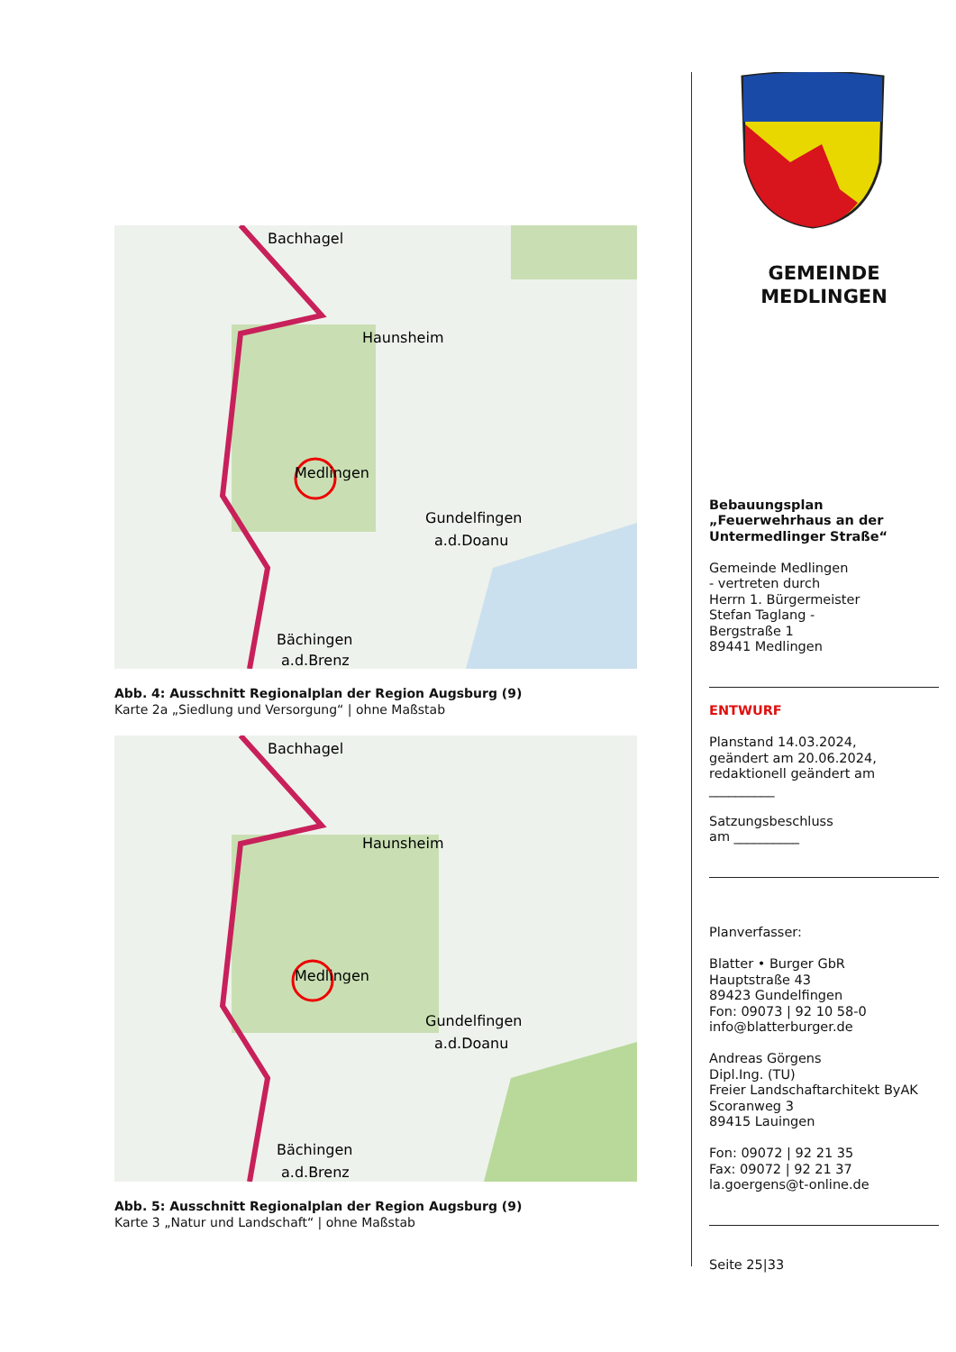Bachhagel
Haunsheim
Medlingen
Gundelfingen
a.d.Doanu
Bächingen
a.d.Brenz
Abb. 4: Ausschnitt Regionalplan der Region Augsburg (9)
Karte 2a „Siedlung und Versorgung“ | ohne Maßstab
Bachhagel
Haunsheim
Medlingen
Gundelfingen
a.d.Doanu
Bächingen
a.d.Brenz
Abb. 5: Ausschnitt Regionalplan der Region Augsburg (9)
Karte 3 „Natur und Landschaft“ | ohne Maßstab
GEMEINDE
MEDLINGEN
Bebauungsplan
„Feuerwehrhaus an der Untermedlinger Straße“
Gemeinde Medlingen
- vertreten durch
Herrn 1. Bürgermeister
Stefan Taglang -
Bergstraße 1
89441 Medlingen
ENTWURF
Planstand 14.03.2024,
geändert am 20.06.2024,
redaktionell geändert am
__________
Satzungsbeschluss
am __________
Planverfasser:
Blatter • Burger GbR
Hauptstraße 43
89423 Gundelfingen
Fon: 09073 | 92 10 58-0
info@blatterburger.de
Andreas Görgens
Dipl.Ing. (TU)
Freier Landschaftarchitekt ByAK
Scoranweg 3
89415 Lauingen
Fon: 09072 | 92 21 35
Fax: 09072 | 92 21 37
la.goergens@t-online.de
Seite 25|33